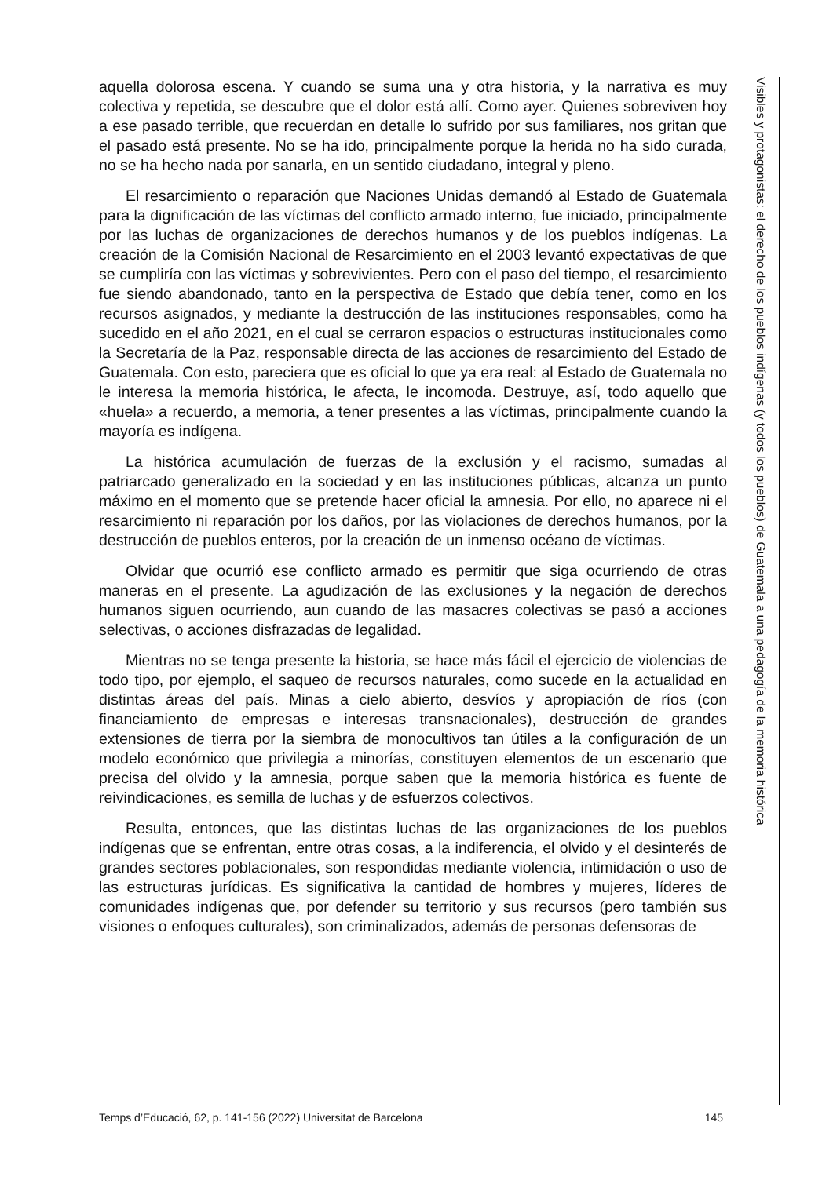aquella dolorosa escena. Y cuando se suma una y otra historia, y la narrativa es muy colectiva y repetida, se descubre que el dolor está allí. Como ayer. Quienes sobreviven hoy a ese pasado terrible, que recuerdan en detalle lo sufrido por sus familiares, nos gritan que el pasado está presente. No se ha ido, principalmente porque la herida no ha sido curada, no se ha hecho nada por sanarla, en un sentido ciudadano, integral y pleno.
El resarcimiento o reparación que Naciones Unidas demandó al Estado de Guatemala para la dignificación de las víctimas del conflicto armado interno, fue iniciado, principalmente por las luchas de organizaciones de derechos humanos y de los pueblos indígenas. La creación de la Comisión Nacional de Resarcimiento en el 2003 levantó expectativas de que se cumpliría con las víctimas y sobrevivientes. Pero con el paso del tiempo, el resarcimiento fue siendo abandonado, tanto en la perspectiva de Estado que debía tener, como en los recursos asignados, y mediante la destrucción de las instituciones responsables, como ha sucedido en el año 2021, en el cual se cerraron espacios o estructuras institucionales como la Secretaría de la Paz, responsable directa de las acciones de resarcimiento del Estado de Guatemala. Con esto, pareciera que es oficial lo que ya era real: al Estado de Guatemala no le interesa la memoria histórica, le afecta, le incomoda. Destruye, así, todo aquello que «huela» a recuerdo, a memoria, a tener presentes a las víctimas, principalmente cuando la mayoría es indígena.
La histórica acumulación de fuerzas de la exclusión y el racismo, sumadas al patriarcado generalizado en la sociedad y en las instituciones públicas, alcanza un punto máximo en el momento que se pretende hacer oficial la amnesia. Por ello, no aparece ni el resarcimiento ni reparación por los daños, por las violaciones de derechos humanos, por la destrucción de pueblos enteros, por la creación de un inmenso océano de víctimas.
Olvidar que ocurrió ese conflicto armado es permitir que siga ocurriendo de otras maneras en el presente. La agudización de las exclusiones y la negación de derechos humanos siguen ocurriendo, aun cuando de las masacres colectivas se pasó a acciones selectivas, o acciones disfrazadas de legalidad.
Mientras no se tenga presente la historia, se hace más fácil el ejercicio de violencias de todo tipo, por ejemplo, el saqueo de recursos naturales, como sucede en la actualidad en distintas áreas del país. Minas a cielo abierto, desvíos y apropiación de ríos (con financiamiento de empresas e interesas transnacionales), destrucción de grandes extensiones de tierra por la siembra de monocultivos tan útiles a la configuración de un modelo económico que privilegia a minorías, constituyen elementos de un escenario que precisa del olvido y la amnesia, porque saben que la memoria histórica es fuente de reivindicaciones, es semilla de luchas y de esfuerzos colectivos.
Resulta, entonces, que las distintas luchas de las organizaciones de los pueblos indígenas que se enfrentan, entre otras cosas, a la indiferencia, el olvido y el desinterés de grandes sectores poblacionales, son respondidas mediante violencia, intimidación o uso de las estructuras jurídicas. Es significativa la cantidad de hombres y mujeres, líderes de comunidades indígenas que, por defender su territorio y sus recursos (pero también sus visiones o enfoques culturales), son criminalizados, además de personas defensoras de
Visibles y protagonistas: el derecho de los pueblos indígenas (y todos los pueblos) de Guatemala a una pedagogía de la memoria histórica
Temps d’Educació, 62, p. 141-156 (2022) Universitat de Barcelona 145